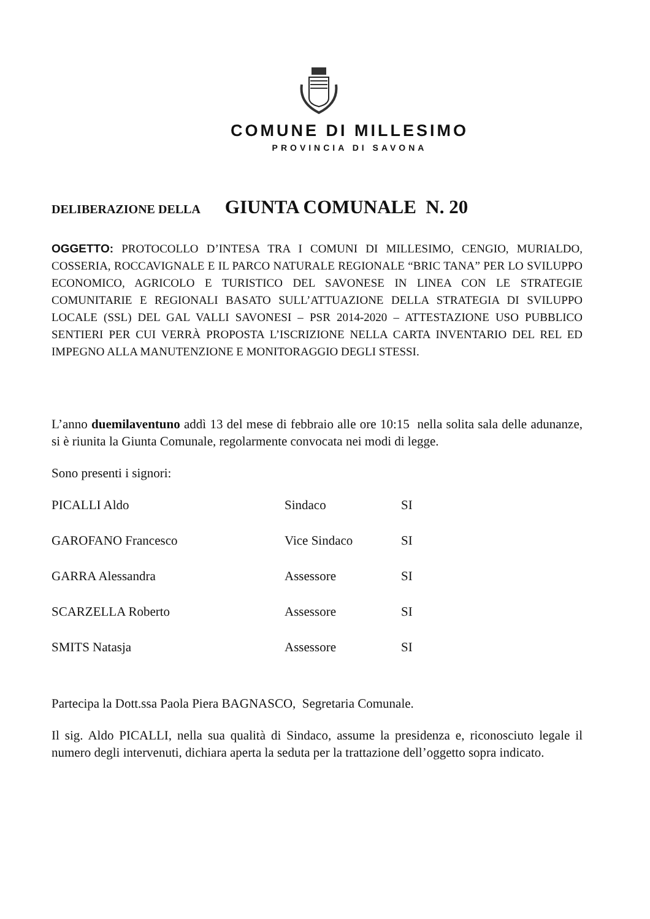COMUNE DI MILLESIMO
PROVINCIA DI SAVONA
DELIBERAZIONE DELLA GIUNTA COMUNALE N. 20
OGGETTO: PROTOCOLLO D’INTESA TRA I COMUNI DI MILLESIMO, CENGIO, MURIALDO, COSSERIA, ROCCAVIGNALE E IL PARCO NATURALE REGIONALE “BRIC TANA” PER LO SVILUPPO ECONOMICO, AGRICOLO E TURISTICO DEL SAVONESE IN LINEA CON LE STRATEGIE COMUNITARIE E REGIONALI BASATO SULL’ATTUAZIONE DELLA STRATEGIA DI SVILUPPO LOCALE (SSL) DEL GAL VALLI SAVONESI – PSR 2014-2020 – ATTESTAZIONE USO PUBBLICO SENTIERI PER CUI VERRÀ PROPOSTA L’ISCRIZIONE NELLA CARTA INVENTARIO DEL REL ED IMPEGNO ALLA MANUTENZIONE E MONITORAGGIO DEGLI STESSI.
L’anno duemilaventuno addì 13 del mese di febbraio alle ore 10:15 nella solita sala delle adunanze, si è riunita la Giunta Comunale, regolarmente convocata nei modi di legge.
Sono presenti i signori:
| PICALLI Aldo | Sindaco | SI |
| GAROFANO Francesco | Vice Sindaco | SI |
| GARRA Alessandra | Assessore | SI |
| SCARZELLA Roberto | Assessore | SI |
| SMITS Natasja | Assessore | SI |
Partecipa la Dott.ssa Paola Piera BAGNASCO, Segretaria Comunale.
Il sig. Aldo PICALLI, nella sua qualità di Sindaco, assume la presidenza e, riconosciuto legale il numero degli intervenuti, dichiara aperta la seduta per la trattazione dell’oggetto sopra indicato.